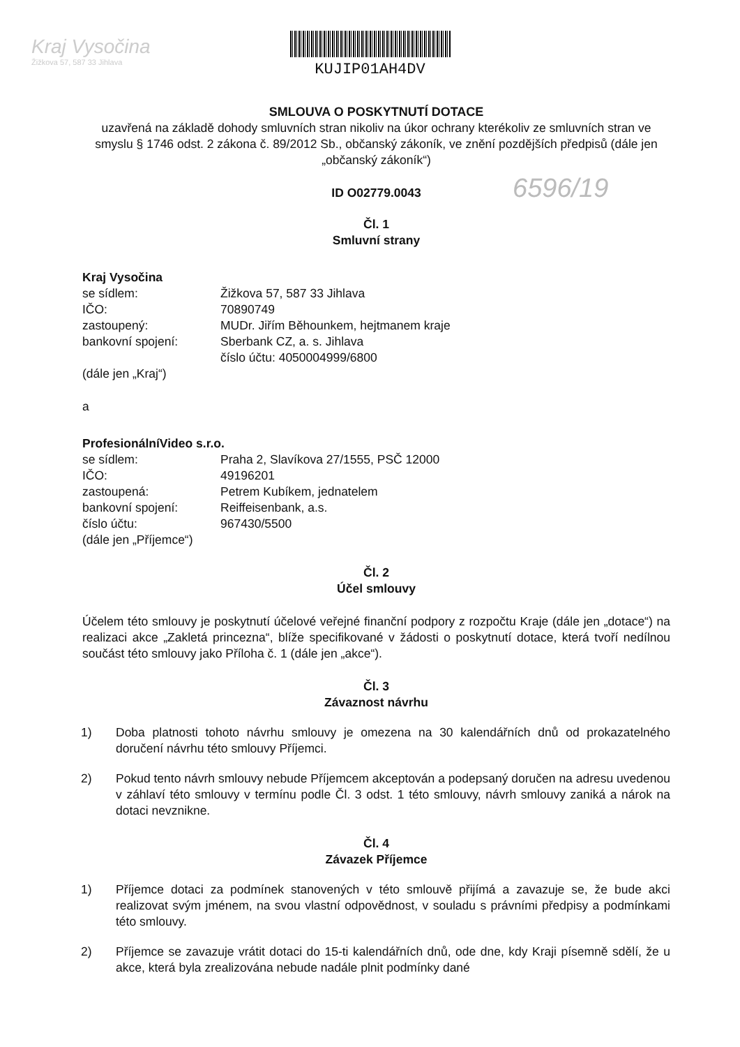Kraj Vysočina
Žižkova 57, 587 33 Jihlava
KUJIP01AH4DV
6596/19
SMLOUVA O POSKYTNUTÍ DOTACE
uzavřená na základě dohody smluvních stran nikoliv na úkor ochrany kterékoliv ze smluvních stran ve smyslu § 1746 odst. 2 zákona č. 89/2012 Sb., občanský zákoník, ve znění pozdějších předpisů (dále jen „občanský zákoník“)
ID O02779.0043
Čl. 1
Smluvní strany
Kraj Vysočina
se sídlem: Žižkova 57, 587 33 Jihlava
IČO: 70890749
zastoupený: MUDr. Jiřím Běhounkem, hejtmanem kraje
bankovní spojení: Sberbank CZ, a. s. Jihlava
číslo účtu: 4050004999/6800
(dále jen „Kraj“)
a
ProfesionálníVideo s.r.o.
se sídlem: Praha 2, Slavíkova 27/1555, PSČ 12000
IČO: 49196201
zastoupená: Petrem Kubíkem, jednatelem
bankovní spojení: Reiffeisenbank, a.s.
číslo účtu: 967430/5500
(dále jen „Příjemce“)
Čl. 2
Účel smlouvy
Účelem této smlouvy je poskytnutí účelové veřejné finanční podpory z rozpočtu Kraje (dále jen „dotace“) na realizaci akce „Zakletá princezna“, blíže specifikované v žádosti o poskytnutí dotace, která tvoří nedílnou součást této smlouvy jako Příloha č. 1 (dále jen „akce“).
Čl. 3
Závaznost návrhu
1) Doba platnosti tohoto návrhu smlouvy je omezena na 30 kalendářních dnů od prokazatelného doručení návrhu této smlouvy Příjemci.
2) Pokud tento návrh smlouvy nebude Příjemcem akceptován a podepsaný doručen na adresu uvedenou v záhlaví této smlouvy v termínu podle Čl. 3 odst. 1 této smlouvy, návrh smlouvy zaniká a nárok na dotaci nevznikne.
Čl. 4
Závazek Příjemce
1) Příjemce dotaci za podmínek stanovených v této smlouvě přijímá a zavazuje se, že bude akci realizovat svým jménem, na svou vlastní odpovědnost, v souladu s právními předpisy a podmínkami této smlouvy.
2) Příjemce se zavazuje vrátit dotaci do 15-ti kalendářních dnů, ode dne, kdy Kraji písemně sdělí, že u akce, která byla zrealizována nebude nadále plnit podmínky dané